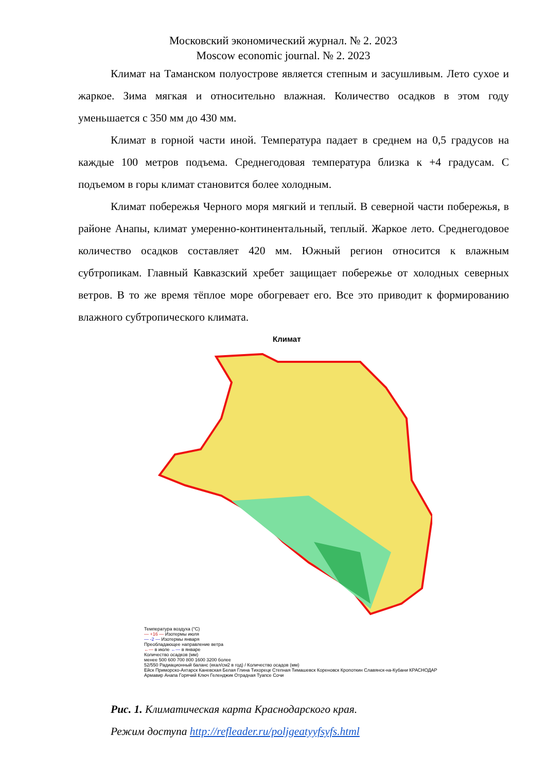Московский экономический журнал. № 2. 2023
Moscow economic journal. № 2. 2023
Климат на Таманском полуострове является степным и засушливым. Лето сухое и жаркое. Зима мягкая и относительно влажная. Количество осадков в этом году уменьшается с 350 мм до 430 мм.
Климат в горной части иной. Температура падает в среднем на 0,5 градусов на каждые 100 метров подъема. Среднегодовая температура близка к +4 градусам. С подъемом в горы климат становится более холодным.
Климат побережья Черного моря мягкий и теплый. В северной части побережья, в районе Анапы, климат умеренно-континентальный, теплый. Жаркое лето. Среднегодовое количество осадков составляет 420 мм. Южный регион относится к влажным субтропикам. Главный Кавказский хребет защищает побережье от холодных северных ветров. В то же время тёплое море обогревает его. Все это приводит к формированию влажного субтропического климата.
Климат
Температура воздуха (°C)
— +16 — Изотермы июля
— -2 — Изотермы января
Преобладающее направление ветра
←— в июле ←— в январе
Количество осадков (мм)
менее 500 600 700 800 1600 3200 более
52/550 Радиационный баланс (ккал/см2 в год) / Количество осадов (мм)
Ейск Приморско-Ахтарск Каневская Белая Глина Тихорецк Степная Тимашевск Кореновск Кропоткин Славянск-на-Кубани КРАСНОДАР Армавир Анапа Горячий Ключ Геленджик Отрадная Туапсе Сочи
Рис. 1. Климатическая карта Краснодарского края.
Режим доступа http://refleader.ru/poljgeatyyfsyfs.html